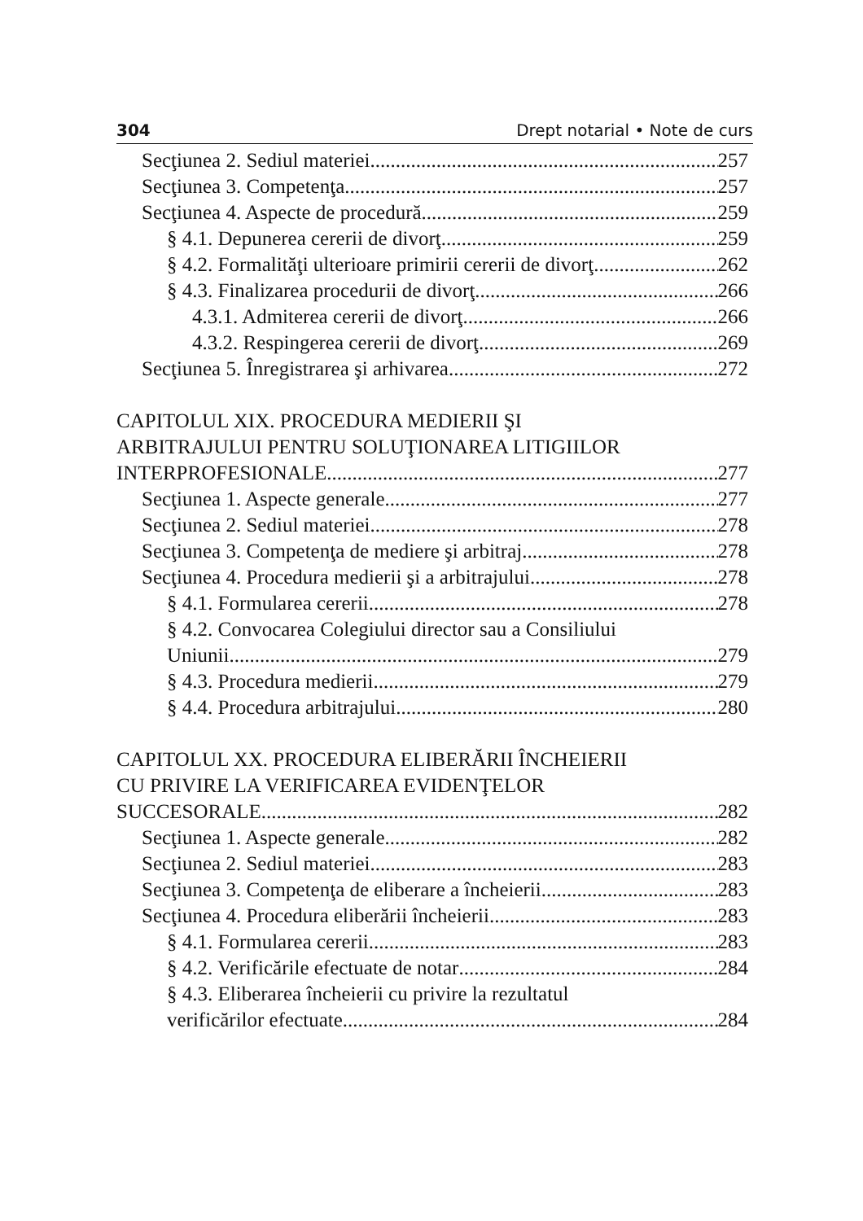304 Drept notarial • Note de curs
Secţiunea 2. Sediul materiei 257
Secţiunea 3. Competenţa 257
Secţiunea 4. Aspecte de procedură 259
§ 4.1. Depunerea cererii de divorţ 259
§ 4.2. Formalităţi ulterioare primirii cererii de divorţ 262
§ 4.3. Finalizarea procedurii de divorţ 266
4.3.1. Admiterea cererii de divorţ 266
4.3.2. Respingerea cererii de divorţ 269
Secţiunea 5. Înregistrarea şi arhivarea 272
CAPITOLUL XIX. PROCEDURA MEDIERII ŞI
ARBITRAJULUI PENTRU SOLUŢIONAREA LITIGIILOR
INTERPROFESIONALE 277
Secţiunea 1. Aspecte generale 277
Secţiunea 2. Sediul materiei 278
Secţiunea 3. Competenţa de mediere şi arbitraj 278
Secţiunea 4. Procedura medierii şi a arbitrajului 278
§ 4.1. Formularea cererii 278
§ 4.2. Convocarea Colegiului director sau a Consiliului
Uniunii 279
§ 4.3. Procedura medierii 279
§ 4.4. Procedura arbitrajului 280
CAPITOLUL XX. PROCEDURA ELIBERĂRII ÎNCHEIERII
CU PRIVIRE LA VERIFICAREA EVIDENŢELOR
SUCCESORALE 282
Secţiunea 1. Aspecte generale 282
Secţiunea 2. Sediul materiei 283
Secţiunea 3. Competenţa de eliberare a încheierii 283
Secţiunea 4. Procedura eliberării încheierii 283
§ 4.1. Formularea cererii 283
§ 4.2. Verificările efectuate de notar 284
§ 4.3. Eliberarea încheierii cu privire la rezultatul
verificărilor efectuate 284